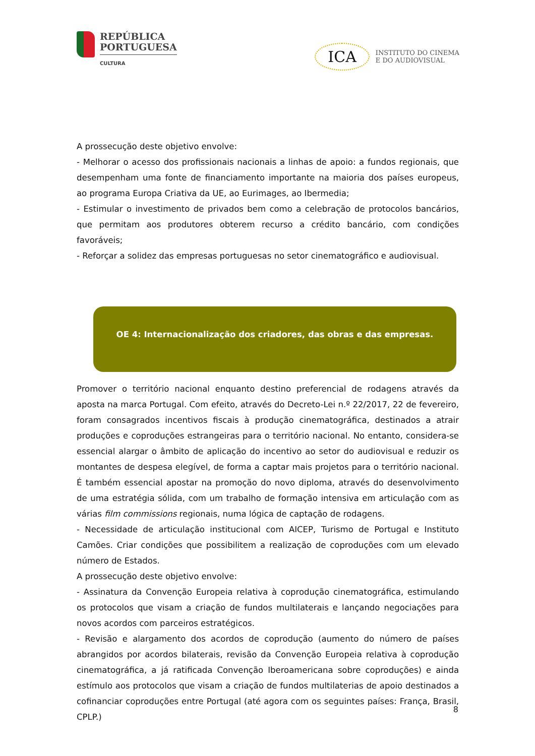REPÚBLICA
PORTUGUESA
CULTURA
ICA
INSTITUTO DO CINEMA
E DO AUDIOVISUAL
A prossecução deste objetivo envolve:
- Melhorar o acesso dos profissionais nacionais a linhas de apoio: a fundos regionais, que desempenham uma fonte de financiamento importante na maioria dos países europeus, ao programa Europa Criativa da UE, ao Eurimages, ao Ibermedia;
- Estimular o investimento de privados bem como a celebração de protocolos bancários, que permitam aos produtores obterem recurso a crédito bancário, com condições favoráveis;
- Reforçar a solidez das empresas portuguesas no setor cinematográfico e audiovisual.
OE 4: Internacionalização dos criadores, das obras e das empresas.
Promover o território nacional enquanto destino preferencial de rodagens através da aposta na marca Portugal. Com efeito, através do Decreto-Lei n.º 22/2017, 22 de fevereiro, foram consagrados incentivos fiscais à produção cinematográfica, destinados a atrair produções e coproduções estrangeiras para o território nacional. No entanto, considera-se essencial alargar o âmbito de aplicação do incentivo ao setor do audiovisual e reduzir os montantes de despesa elegível, de forma a captar mais projetos para o território nacional. É também essencial apostar na promoção do novo diploma, através do desenvolvimento de uma estratégia sólida, com um trabalho de formação intensiva em articulação com as várias film commissions regionais, numa lógica de captação de rodagens.
- Necessidade de articulação institucional com AICEP, Turismo de Portugal e Instituto Camões. Criar condições que possibilitem a realização de coproduções com um elevado número de Estados.
A prossecução deste objetivo envolve:
- Assinatura da Convenção Europeia relativa à coprodução cinematográfica, estimulando os protocolos que visam a criação de fundos multilaterais e lançando negociações para novos acordos com parceiros estratégicos.
- Revisão e alargamento dos acordos de coprodução (aumento do número de países abrangidos por acordos bilaterais, revisão da Convenção Europeia relativa à coprodução cinematográfica, a já ratificada Convenção Iberoamericana sobre coproduções) e ainda estímulo aos protocolos que visam a criação de fundos multilaterias de apoio destinados a cofinanciar coproduções entre Portugal (até agora com os seguintes países: França, Brasil, CPLP.)
8